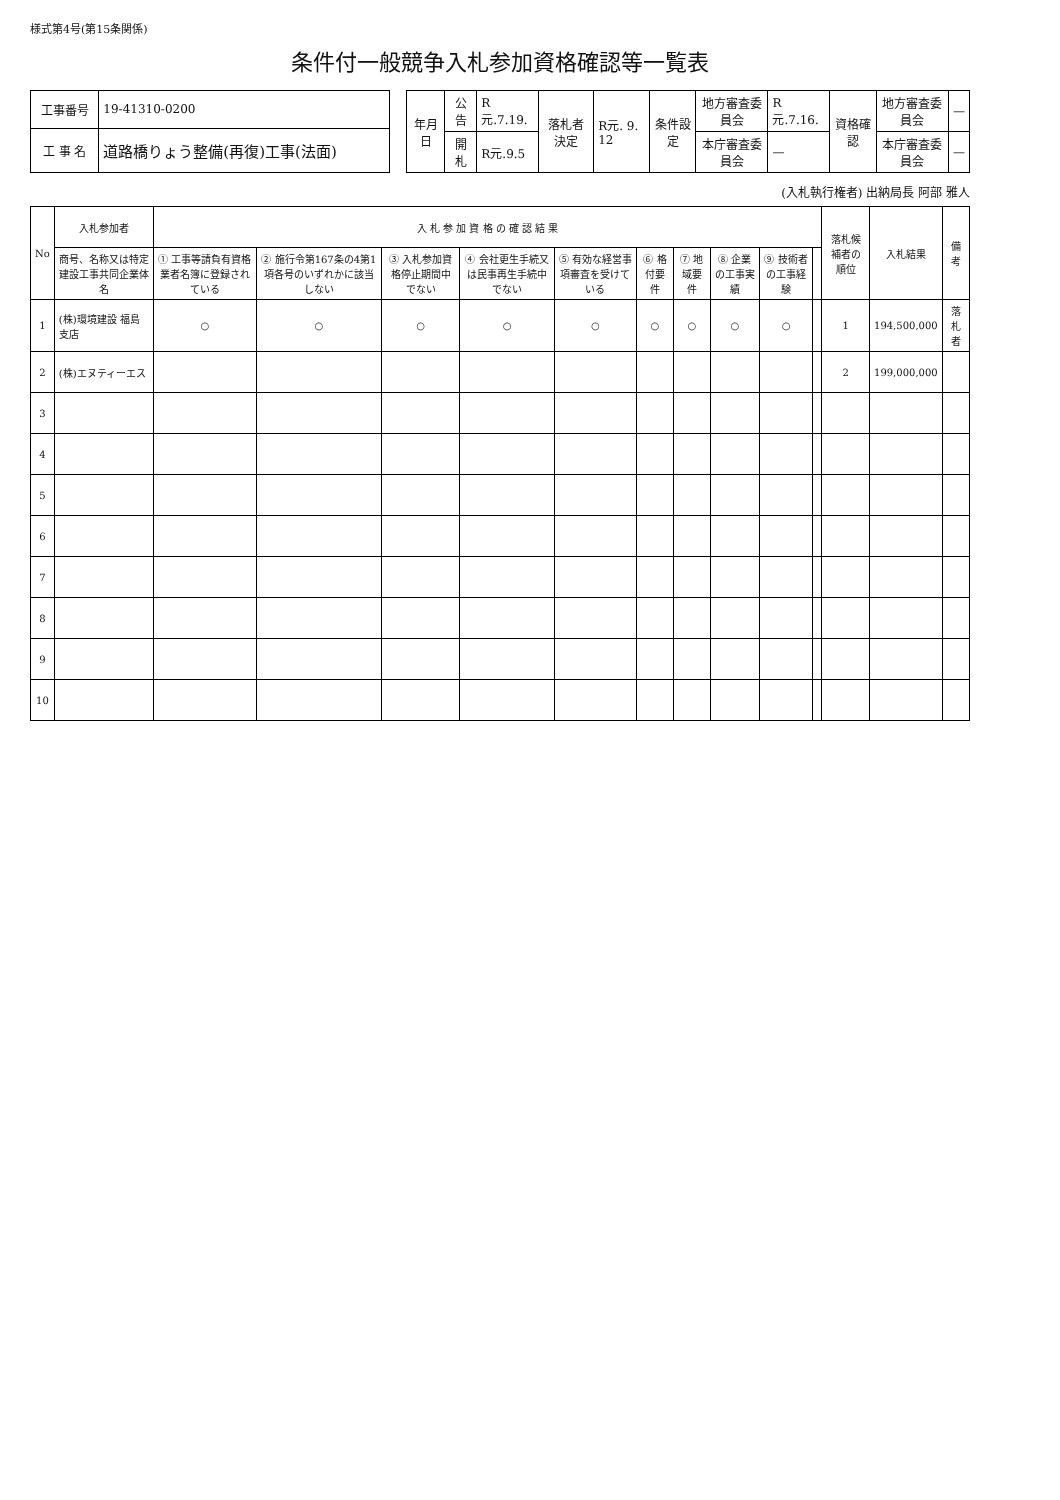様式第4号(第15条関係)
条件付一般競争入札参加資格確認等一覧表
| 工事番号 | 19-41310-0200 |
| 工 事 名 | 道路橋りょう整備(再復)工事(法面) |
| 年月日 | 公 告 | R元.7.19. | 落札者決定 | R元. 9. 12 | 条件設定 | 地方審査委員会 | R元.7.16. | 資格確認 | 地方審査委員会 | — |
| | 開 札 | R元.9.5 | | | | 本庁審査委員会 | — | | 本庁審査委員会 | — |
(入札執行権者) 出納局長 阿部 雅人
| No | 入札参加者 | 入 札 参 加 資 格 の 確 認 結 果 | | | | | | | | | | 落札候補者の順位 | 入札結果 | 備 考 |
| --- | --- | --- | --- | --- | --- | --- | --- | --- | --- | --- | --- | --- | --- | --- |
| | 商号、名称又は特定建設工事共同企業体名 | ① 工事等請負有資格業者名簿に登録されている | ② 施行令第167条の4第1項各号のいずれかに該当しない | ③ 入札参加資格停止期間中でない | ④ 会社更生手続又は民事再生手続中でない | ⑤ 有効な経営事項審査を受けている | ⑥ 格付要件 | ⑦ 地域要件 | ⑧ 企業の工事実績 | ⑨ 技術者の工事経験 | | | | |
| 1 | (株)環境建設 福島支店 | ○ | ○ | ○ | ○ | ○ | ○ | ○ | ○ | ○ | | 1 | 194,500,000 | 落札者 |
| 2 | (株)エヌティーエス | | | | | | | | | | | 2 | 199,000,000 | |
| 3 | | | | | | | | | | | | | | |
| 4 | | | | | | | | | | | | | | |
| 5 | | | | | | | | | | | | | | |
| 6 | | | | | | | | | | | | | | |
| 7 | | | | | | | | | | | | | | |
| 8 | | | | | | | | | | | | | | |
| 9 | | | | | | | | | | | | | | |
| 10 | | | | | | | | | | | | | | |